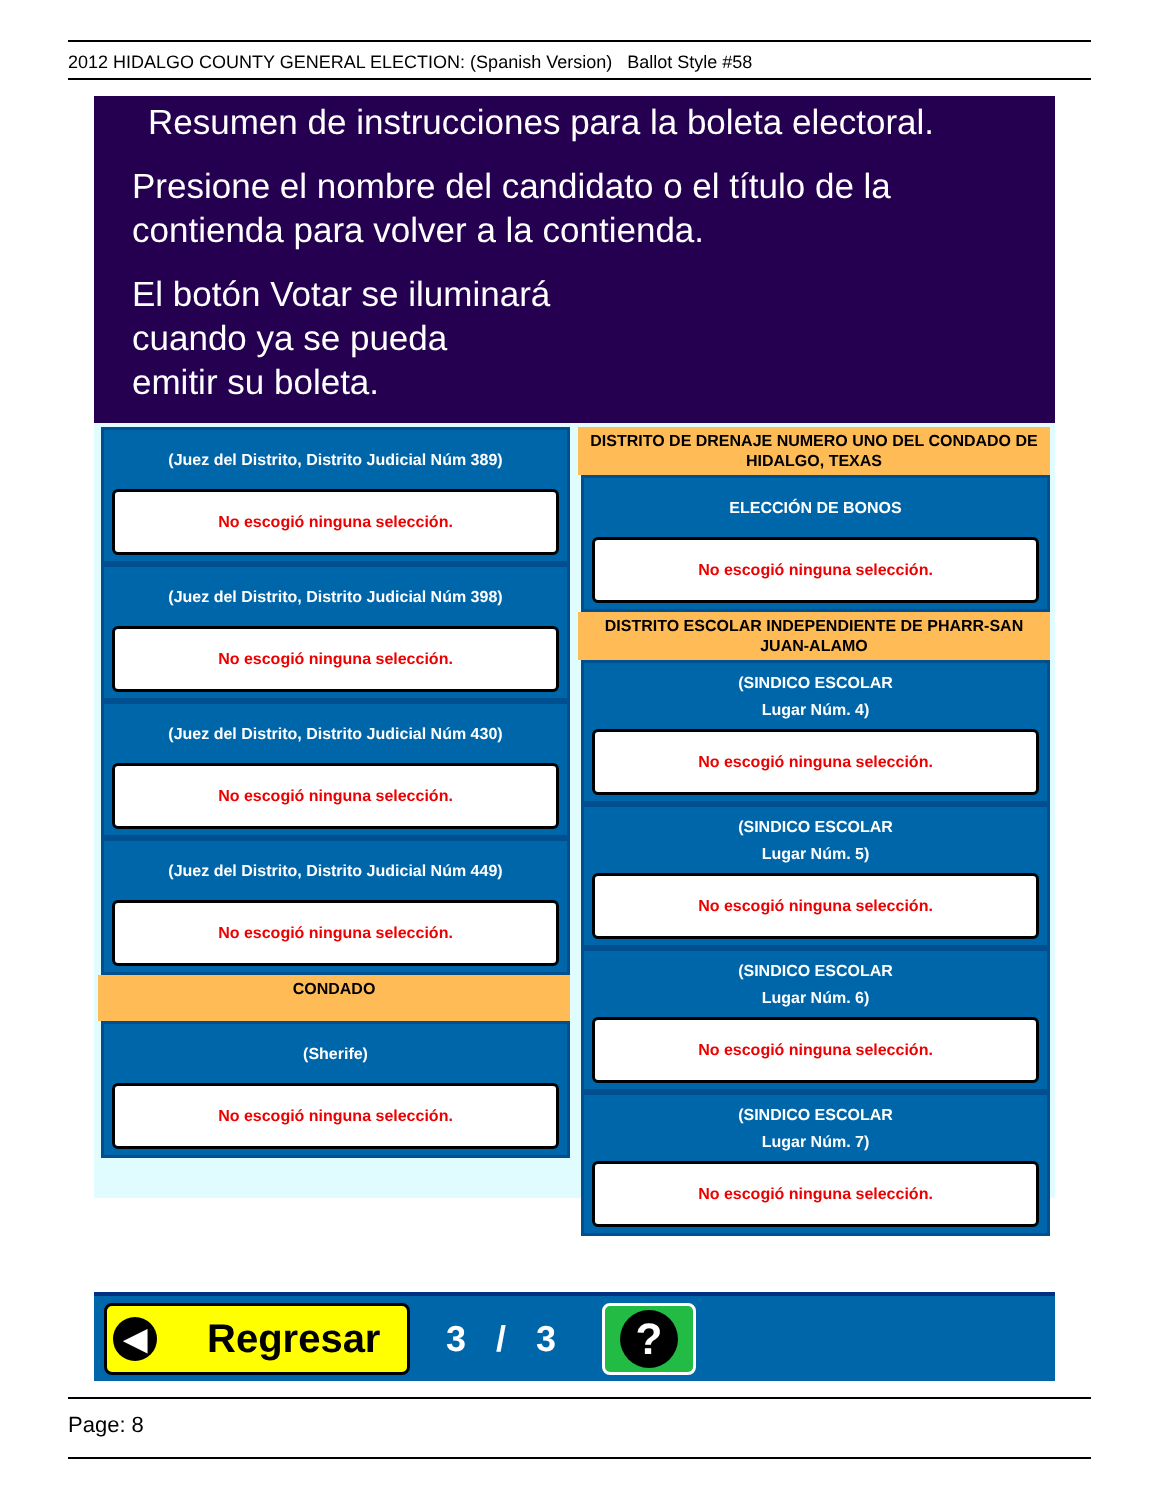2012 HIDALGO COUNTY GENERAL ELECTION: (Spanish Version) Ballot Style #58
Resumen de instrucciones para la boleta electoral.
Presione el nombre del candidato o el título de la
contienda para volver a la contienda.
El botón Votar se iluminará
cuando ya se pueda
emitir su boleta.
(Juez del Distrito, Distrito Judicial Núm 389)
No escogió ninguna selección.
(Juez del Distrito, Distrito Judicial Núm 398)
No escogió ninguna selección.
(Juez del Distrito, Distrito Judicial Núm 430)
No escogió ninguna selección.
(Juez del Distrito, Distrito Judicial Núm 449)
No escogió ninguna selección.
CONDADO
(Sherife)
No escogió ninguna selección.
DISTRITO DE DRENAJE NUMERO UNO DEL CONDADO DE HIDALGO, TEXAS
ELECCIÓN DE BONOS
No escogió ninguna selección.
DISTRITO ESCOLAR INDEPENDIENTE DE PHARR-SAN JUAN-ALAMO
(SINDICO ESCOLAR
Lugar Núm. 4)
No escogió ninguna selección.
(SINDICO ESCOLAR
Lugar Núm. 5)
No escogió ninguna selección.
(SINDICO ESCOLAR
Lugar Núm. 6)
No escogió ninguna selección.
(SINDICO ESCOLAR
Lugar Núm. 7)
No escogió ninguna selección.
◀ Regresar
3 / 3 ?
Page: 8